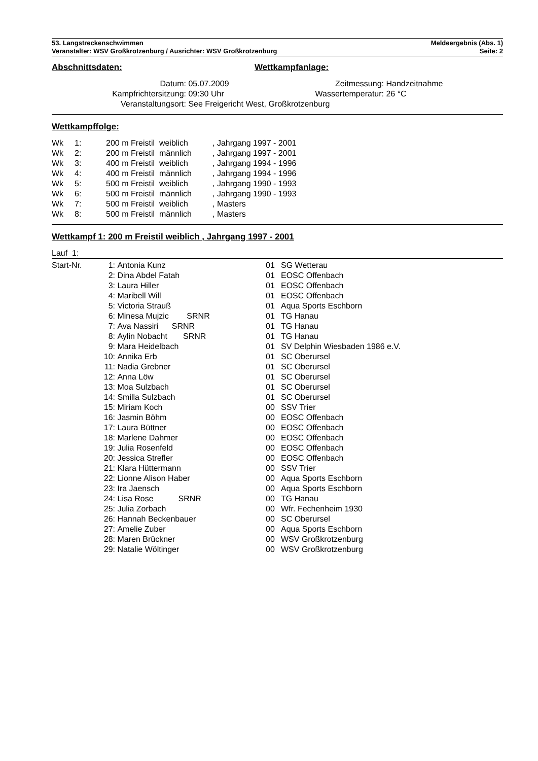53. Langstreckenschwimmen
Veranstalter: WSV Großkrotzenburg / Ausrichter: WSV Großkrotzenburg
Meldeergebnis (Abs. 1)
Seite: 2
Abschnittsdaten: Wettkampfanlage:
| Datum: | 05.07.2009 | Zeitmessung: | Handzeitnahme |
| Kampfrichtersitzung: | 09:30 Uhr | Wassertemperatur: | 26 °C |
| Veranstaltungsort: | See Freigericht West, Großkrotzenburg | | |
Wettkampffolge:
| Wk | 1: | 200 m Freistil weiblich | , Jahrgang 1997 - 2001 |
| Wk | 2: | 200 m Freistil männlich | , Jahrgang 1997 - 2001 |
| Wk | 3: | 400 m Freistil weiblich | , Jahrgang 1994 - 1996 |
| Wk | 4: | 400 m Freistil männlich | , Jahrgang 1994 - 1996 |
| Wk | 5: | 500 m Freistil weiblich | , Jahrgang 1990 - 1993 |
| Wk | 6: | 500 m Freistil männlich | , Jahrgang 1990 - 1993 |
| Wk | 7: | 500 m Freistil weiblich | , Masters |
| Wk | 8: | 500 m Freistil männlich | , Masters |
Wettkampf 1: 200 m Freistil weiblich , Jahrgang 1997 - 2001
Lauf 1:
| Start-Nr. | 1: | Antonia Kunz | 01 | SG Wetterau |
| | 2: | Dina Abdel Fatah | 01 | EOSC Offenbach |
| | 3: | Laura Hiller | 01 | EOSC Offenbach |
| | 4: | Maribell Will | 01 | EOSC Offenbach |
| | 5: | Victoria Strauß | 01 | Aqua Sports Eschborn |
| | 6: | Minesa Mujzic SRNR | 01 | TG Hanau |
| | 7: | Ava Nassiri SRNR | 01 | TG Hanau |
| | 8: | Aylin Nobacht SRNR | 01 | TG Hanau |
| | 9: | Mara Heidelbach | 01 | SV Delphin Wiesbaden 1986 e.V. |
| | 10: | Annika Erb | 01 | SC Oberursel |
| | 11: | Nadia Grebner | 01 | SC Oberursel |
| | 12: | Anna Löw | 01 | SC Oberursel |
| | 13: | Moa Sulzbach | 01 | SC Oberursel |
| | 14: | Smilla Sulzbach | 01 | SC Oberursel |
| | 15: | Miriam Koch | 00 | SSV Trier |
| | 16: | Jasmin Böhm | 00 | EOSC Offenbach |
| | 17: | Laura Büttner | 00 | EOSC Offenbach |
| | 18: | Marlene Dahmer | 00 | EOSC Offenbach |
| | 19: | Julia Rosenfeld | 00 | EOSC Offenbach |
| | 20: | Jessica Strefler | 00 | EOSC Offenbach |
| | 21: | Klara Hüttermann | 00 | SSV Trier |
| | 22: | Lionne Alison Haber | 00 | Aqua Sports Eschborn |
| | 23: | Ira Jaensch | 00 | Aqua Sports Eschborn |
| | 24: | Lisa Rose SRNR | 00 | TG Hanau |
| | 25: | Julia Zorbach | 00 | Wfr. Fechenheim 1930 |
| | 26: | Hannah Beckenbauer | 00 | SC Oberursel |
| | 27: | Amelie Zuber | 00 | Aqua Sports Eschborn |
| | 28: | Maren Brückner | 00 | WSV Großkrotzenburg |
| | 29: | Natalie Wöltinger | 00 | WSV Großkrotzenburg |